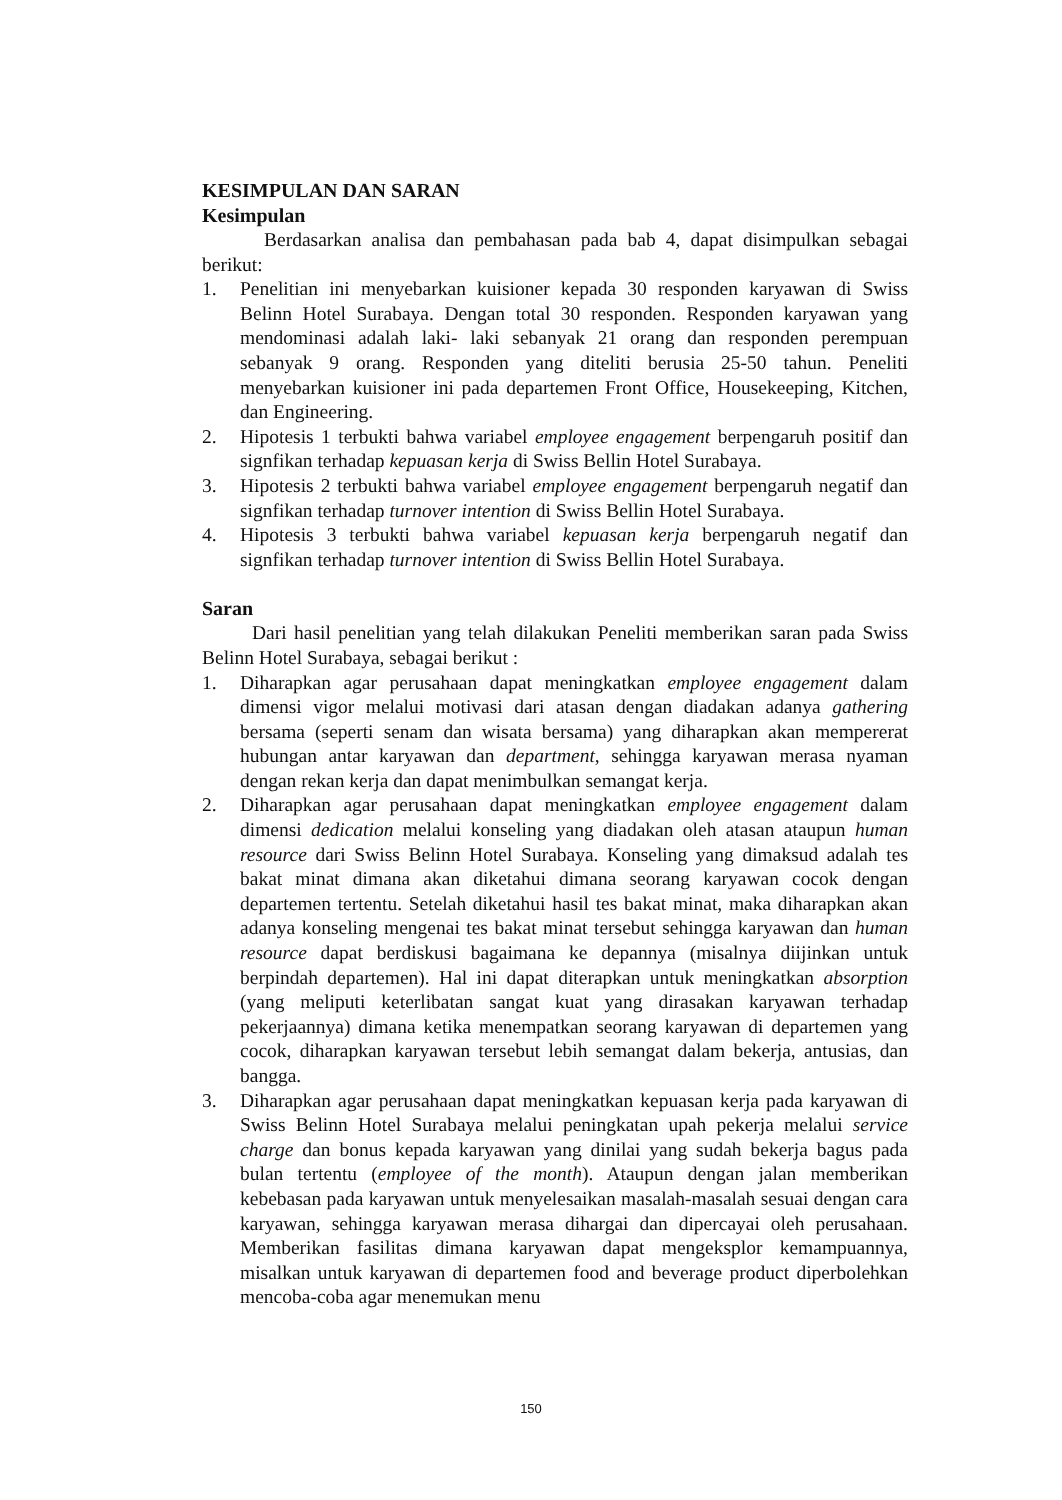KESIMPULAN DAN SARAN
Kesimpulan
Berdasarkan analisa dan pembahasan pada bab 4, dapat disimpulkan sebagai berikut:
1. Penelitian ini menyebarkan kuisioner kepada 30 responden karyawan di Swiss Belinn Hotel Surabaya. Dengan total 30 responden. Responden karyawan yang mendominasi adalah laki- laki sebanyak 21 orang dan responden perempuan sebanyak 9 orang. Responden yang diteliti berusia 25-50 tahun. Peneliti menyebarkan kuisioner ini pada departemen Front Office, Housekeeping, Kitchen, dan Engineering.
2. Hipotesis 1 terbukti bahwa variabel employee engagement berpengaruh positif dan signfikan terhadap kepuasan kerja di Swiss Bellin Hotel Surabaya.
3. Hipotesis 2 terbukti bahwa variabel employee engagement berpengaruh negatif dan signfikan terhadap turnover intention di Swiss Bellin Hotel Surabaya.
4. Hipotesis 3 terbukti bahwa variabel kepuasan kerja berpengaruh negatif dan signfikan terhadap turnover intention di Swiss Bellin Hotel Surabaya.
Saran
Dari hasil penelitian yang telah dilakukan Peneliti memberikan saran pada Swiss Belinn Hotel Surabaya, sebagai berikut :
1. Diharapkan agar perusahaan dapat meningkatkan employee engagement dalam dimensi vigor melalui motivasi dari atasan dengan diadakan adanya gathering bersama (seperti senam dan wisata bersama) yang diharapkan akan mempererat hubungan antar karyawan dan department, sehingga karyawan merasa nyaman dengan rekan kerja dan dapat menimbulkan semangat kerja.
2. Diharapkan agar perusahaan dapat meningkatkan employee engagement dalam dimensi dedication melalui konseling yang diadakan oleh atasan ataupun human resource dari Swiss Belinn Hotel Surabaya. Konseling yang dimaksud adalah tes bakat minat dimana akan diketahui dimana seorang karyawan cocok dengan departemen tertentu. Setelah diketahui hasil tes bakat minat, maka diharapkan akan adanya konseling mengenai tes bakat minat tersebut sehingga karyawan dan human resource dapat berdiskusi bagaimana ke depannya (misalnya diijinkan untuk berpindah departemen). Hal ini dapat diterapkan untuk meningkatkan absorption (yang meliputi keterlibatan sangat kuat yang dirasakan karyawan terhadap pekerjaannya) dimana ketika menempatkan seorang karyawan di departemen yang cocok, diharapkan karyawan tersebut lebih semangat dalam bekerja, antusias, dan bangga.
3. Diharapkan agar perusahaan dapat meningkatkan kepuasan kerja pada karyawan di Swiss Belinn Hotel Surabaya melalui peningkatan upah pekerja melalui service charge dan bonus kepada karyawan yang dinilai yang sudah bekerja bagus pada bulan tertentu (employee of the month). Ataupun dengan jalan memberikan kebebasan pada karyawan untuk menyelesaikan masalah-masalah sesuai dengan cara karyawan, sehingga karyawan merasa dihargai dan dipercayai oleh perusahaan. Memberikan fasilitas dimana karyawan dapat mengeksplor kemampuannya, misalkan untuk karyawan di departemen food and beverage product diperbolehkan mencoba-coba agar menemukan menu
150